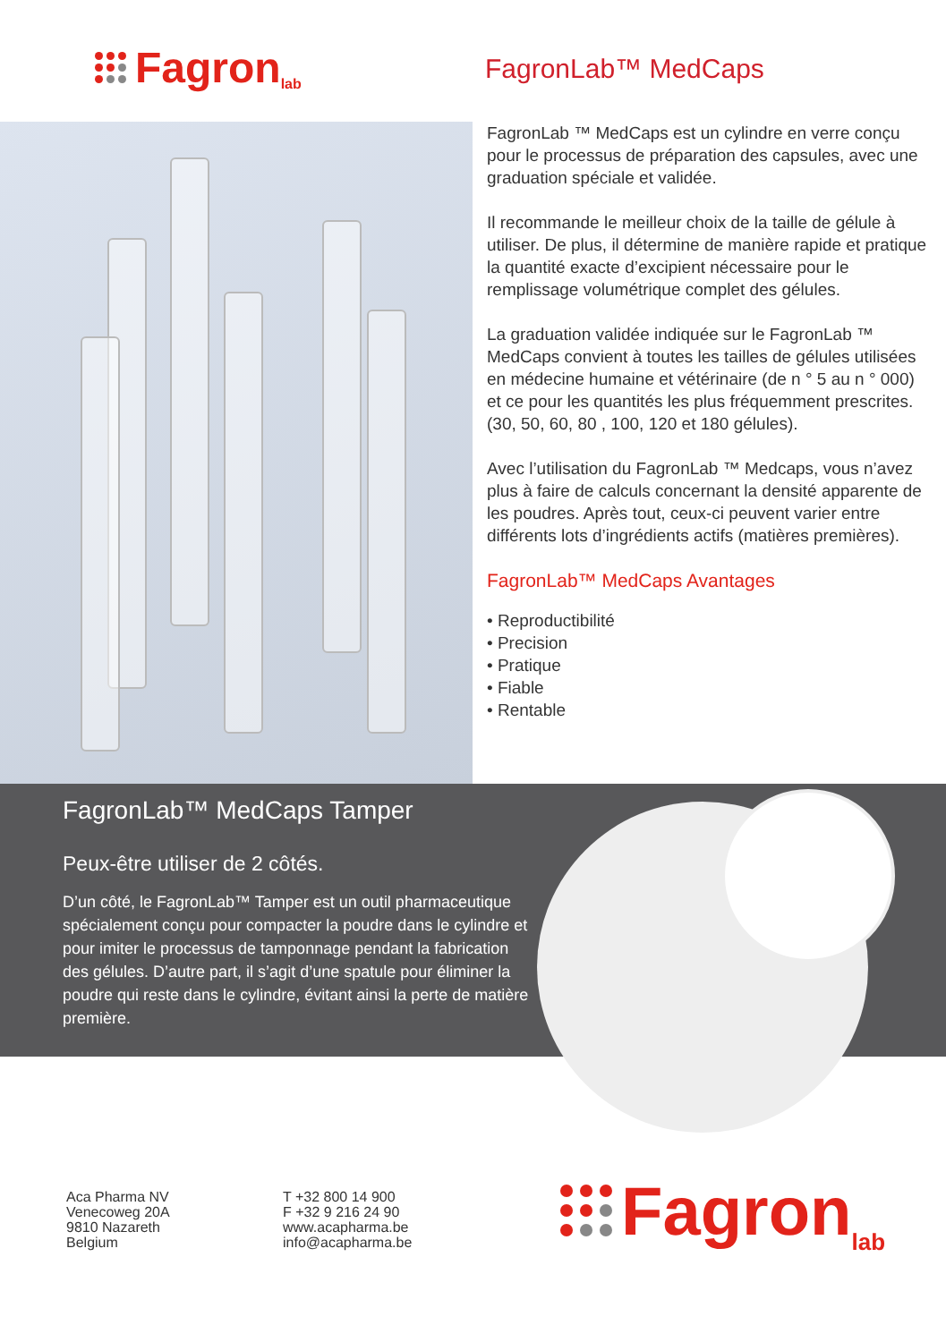Fagron lab
FagronLab™ MedCaps
FagronLab ™ MedCaps est un cylindre en verre conçu pour le processus de préparation des capsules, avec une graduation spéciale et validée.
Il recommande le meilleur choix de la taille de gélule à utiliser. De plus, il détermine de manière rapide et pratique la quantité exacte d’excipient nécessaire pour le remplissage volumétrique complet des gélules.
La graduation validée indiquée sur le FagronLab ™ MedCaps convient à toutes les tailles de gélules utilisées en médecine humaine et vétérinaire (de n ° 5 au n ° 000) et ce pour les quantités les plus fréquemment prescrites. (30, 50, 60, 80 , 100, 120 et 180 gélules).
Avec l’utilisation du FagronLab ™ Medcaps, vous n’avez plus à faire de calculs concernant la densité apparente de les poudres. Après tout, ceux-ci peuvent varier entre différents lots d’ingrédients actifs (matières premières).
FagronLab™ MedCaps Avantages
• Reproductibilité
• Precision
• Pratique
• Fiable
• Rentable
FagronLab™ MedCaps Tamper
Peux-être utiliser de 2 côtés.
D’un côté, le FagronLab™ Tamper est un outil pharmaceutique spécialement conçu pour compacter la poudre dans le cylindre et pour imiter le processus de tamponnage pendant la fabrication des gélules. D’autre part, il s’agit d’une spatule pour éliminer la poudre qui reste dans le cylindre, évitant ainsi la perte de matière première.
Aca Pharma NV
Venecoweg 20A
9810 Nazareth
Belgium
T +32 800 14 900
F +32 9 216 24 90
www.acapharma.be
info@acapharma.be
Fagron lab